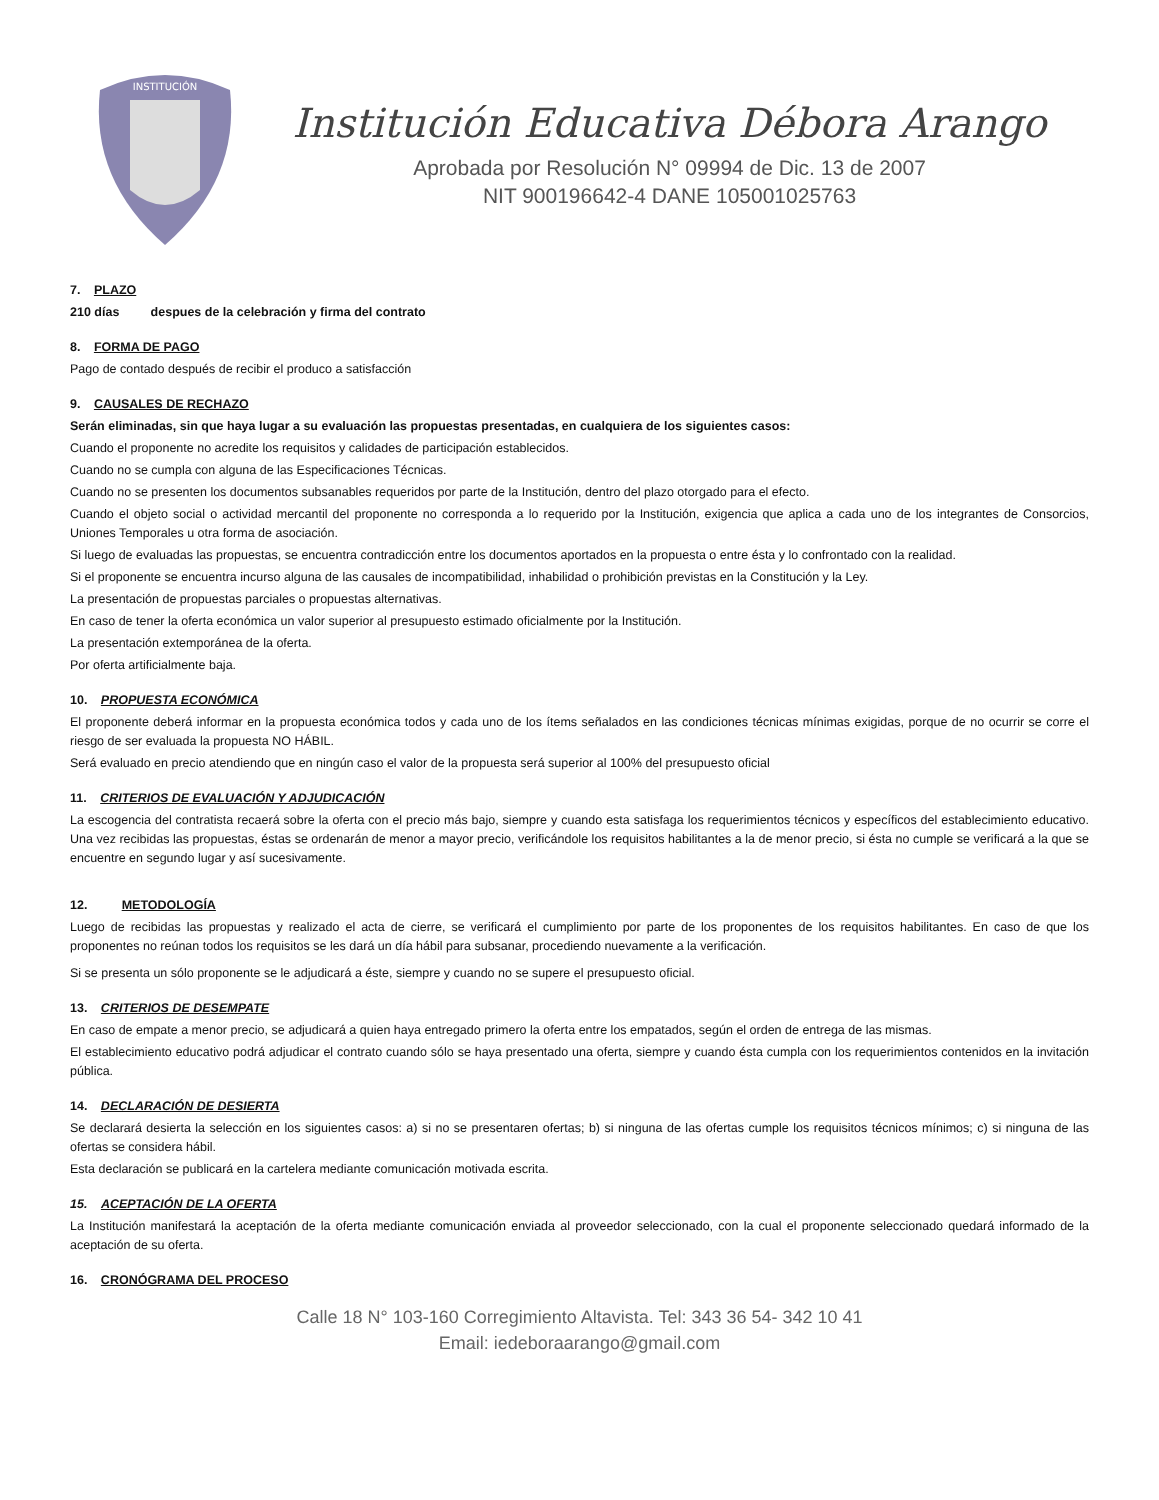INSTITUCIÓN
Institución Educativa Débora Arango
Aprobada por Resolución N° 09994 de Dic. 13 de 2007
NIT 900196642-4 DANE 105001025763
7. PLAZO
210 días despues de la celebración y firma del contrato
8. FORMA DE PAGO
Pago de contado después de recibir el produco a satisfacción
9. CAUSALES DE RECHAZO
Serán eliminadas, sin que haya lugar a su evaluación las propuestas presentadas, en cualquiera de los siguientes casos:
Cuando el proponente no acredite los requisitos y calidades de participación establecidos.
Cuando no se cumpla con alguna de las Especificaciones Técnicas.
Cuando no se presenten los documentos subsanables requeridos por parte de la Institución, dentro del plazo otorgado para el efecto.
Cuando el objeto social o actividad mercantil del proponente no corresponda a lo requerido por la Institución, exigencia que aplica a cada uno de los integrantes de Consorcios, Uniones Temporales u otra forma de asociación.
Si luego de evaluadas las propuestas, se encuentra contradicción entre los documentos aportados en la propuesta o entre ésta y lo confrontado con la realidad.
Si el proponente se encuentra incurso alguna de las causales de incompatibilidad, inhabilidad o prohibición previstas en la Constitución y la Ley.
La presentación de propuestas parciales o propuestas alternativas.
En caso de tener la oferta económica un valor superior al presupuesto estimado oficialmente por la Institución.
La presentación extemporánea de la oferta.
Por oferta artificialmente baja.
10. PROPUESTA ECONÓMICA
El proponente deberá informar en la propuesta económica todos y cada uno de los ítems señalados en las condiciones técnicas mínimas exigidas, porque de no ocurrir se corre el riesgo de ser evaluada la propuesta NO HÁBIL.
Será evaluado en precio atendiendo que en ningún caso el valor de la propuesta será superior al 100% del presupuesto oficial
11. CRITERIOS DE EVALUACIÓN Y ADJUDICACIÓN
La escogencia del contratista recaerá sobre la oferta con el precio más bajo, siempre y cuando esta satisfaga los requerimientos técnicos y específicos del establecimiento educativo. Una vez recibidas las propuestas, éstas se ordenarán de menor a mayor precio, verificándole los requisitos habilitantes a la de menor precio, si ésta no cumple se verificará a la que se encuentre en segundo lugar y así sucesivamente.
12. METODOLOGÍA
Luego de recibidas las propuestas y realizado el acta de cierre, se verificará el cumplimiento por parte de los proponentes de los requisitos habilitantes. En caso de que los proponentes no reúnan todos los requisitos se les dará un día hábil para subsanar, procediendo nuevamente a la verificación.
Si se presenta un sólo proponente se le adjudicará a éste, siempre y cuando no se supere el presupuesto oficial.
13. CRITERIOS DE DESEMPATE
En caso de empate a menor precio, se adjudicará a quien haya entregado primero la oferta entre los empatados, según el orden de entrega de las mismas.
El establecimiento educativo podrá adjudicar el contrato cuando sólo se haya presentado una oferta, siempre y cuando ésta cumpla con los requerimientos contenidos en la invitación pública.
14. DECLARACIÓN DE DESIERTA
Se declarará desierta la selección en los siguientes casos: a) si no se presentaren ofertas; b) si ninguna de las ofertas cumple los requisitos técnicos mínimos; c) si ninguna de las ofertas se considera hábil.
Esta declaración se publicará en la cartelera mediante comunicación motivada escrita.
15. ACEPTACIÓN DE LA OFERTA
La Institución manifestará la aceptación de la oferta mediante comunicación enviada al proveedor seleccionado, con la cual el proponente seleccionado quedará informado de la aceptación de su oferta.
16. CRONÓGRAMA DEL PROCESO
Calle 18 N° 103-160 Corregimiento Altavista. Tel: 343 36 54- 342 10 41
Email: iedeboraarango@gmail.com